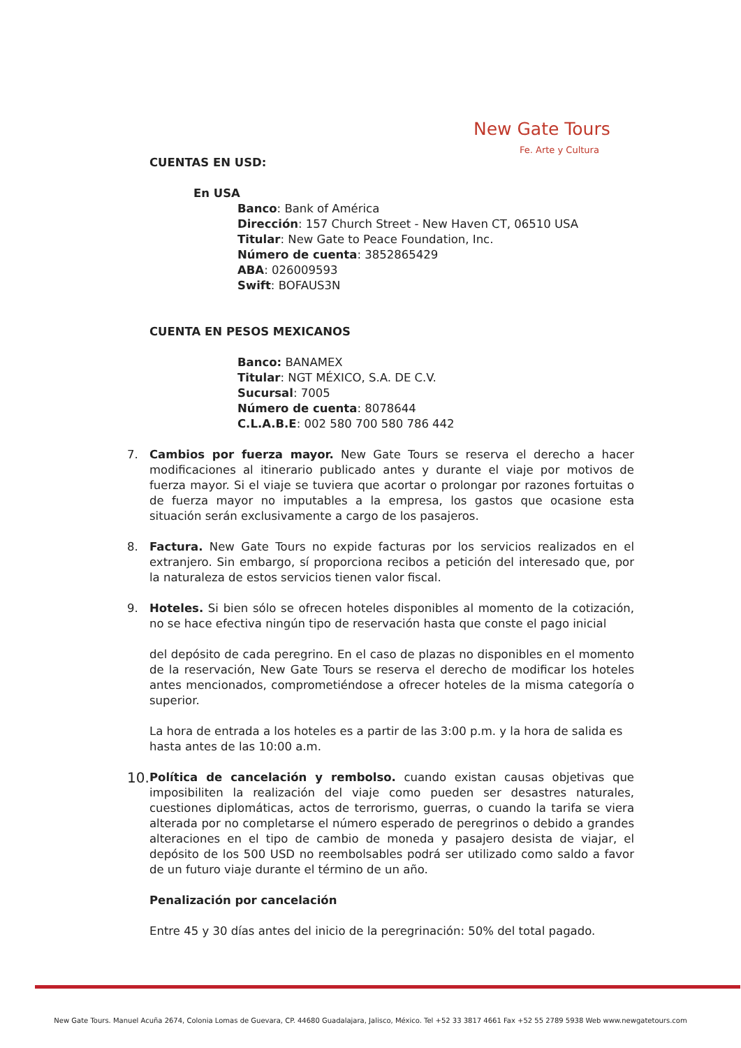New Gate Tours
Fe. Arte y Cultura
CUENTAS EN USD:
En USA
Banco: Bank of América
Dirección: 157 Church Street - New Haven CT, 06510 USA
Titular: New Gate to Peace Foundation, Inc.
Número de cuenta: 3852865429
ABA: 026009593
Swift: BOFAUS3N
CUENTA EN PESOS MEXICANOS
Banco: BANAMEX
Titular: NGT MÉXICO, S.A. DE C.V.
Sucursal: 7005
Número de cuenta: 8078644
C.L.A.B.E: 002 580 700 580 786 442
7. Cambios por fuerza mayor. New Gate Tours se reserva el derecho a hacer modificaciones al itinerario publicado antes y durante el viaje por motivos de fuerza mayor. Si el viaje se tuviera que acortar o prolongar por razones fortuitas o de fuerza mayor no imputables a la empresa, los gastos que ocasione esta situación serán exclusivamente a cargo de los pasajeros.
8. Factura. New Gate Tours no expide facturas por los servicios realizados en el extranjero. Sin embargo, sí proporciona recibos a petición del interesado que, por la naturaleza de estos servicios tienen valor fiscal.
9. Hoteles. Si bien sólo se ofrecen hoteles disponibles al momento de la cotización, no se hace efectiva ningún tipo de reservación hasta que conste el pago inicial
del depósito de cada peregrino. En el caso de plazas no disponibles en el momento de la reservación, New Gate Tours se reserva el derecho de modificar los hoteles antes mencionados, comprometiéndose a ofrecer hoteles de la misma categoría o superior.
La hora de entrada a los hoteles es a partir de las 3:00 p.m. y la hora de salida es hasta antes de las 10:00 a.m.
10.
Política de cancelación y rembolso. cuando existan causas objetivas que imposibiliten la realización del viaje como pueden ser desastres naturales, cuestiones diplomáticas, actos de terrorismo, guerras, o cuando la tarifa se viera alterada por no completarse el número esperado de peregrinos o debido a grandes alteraciones en el tipo de cambio de moneda y pasajero desista de viajar, el depósito de los 500 USD no reembolsables podrá ser utilizado como saldo a favor de un futuro viaje durante el término de un año.
Penalización por cancelación
Entre 45 y 30 días antes del inicio de la peregrinación: 50% del total pagado.
New Gate Tours. Manuel Acuña 2674, Colonia Lomas de Guevara, CP. 44680 Guadalajara, Jalisco, México. Tel +52 33 3817 4661 Fax +52 55 2789 5938 Web www.newgatetours.com